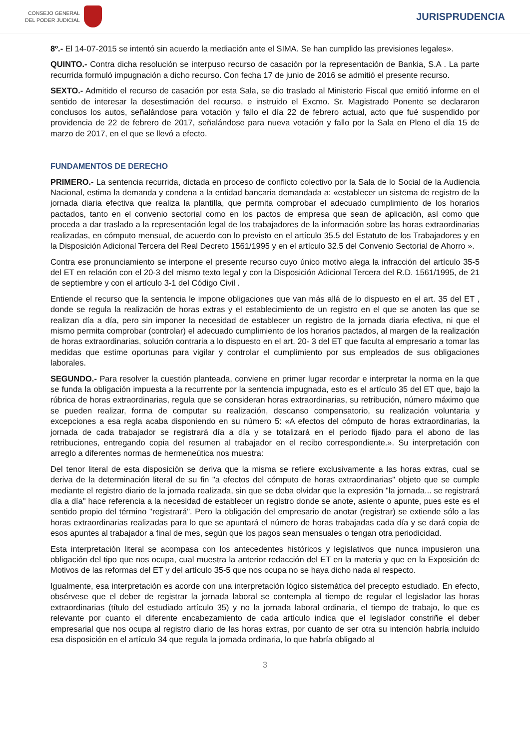CONSEJO GENERAL
DEL PODER JUDICIAL
JURISPRUDENCIA
8º.- El 14-07-2015 se intentó sin acuerdo la mediación ante el SIMA. Se han cumplido las previsiones legales».
QUINTO.- Contra dicha resolución se interpuso recurso de casación por la representación de Bankia, S.A . La parte recurrida formuló impugnación a dicho recurso. Con fecha 17 de junio de 2016 se admitió el presente recurso.
SEXTO.- Admitido el recurso de casación por esta Sala, se dio traslado al Ministerio Fiscal que emitió informe en el sentido de interesar la desestimación del recurso, e instruido el Excmo. Sr. Magistrado Ponente se declararon conclusos los autos, señalándose para votación y fallo el día 22 de febrero actual, acto que fué suspendido por providencia de 22 de febrero de 2017, señalándose para nueva votación y fallo por la Sala en Pleno el día 15 de marzo de 2017, en el que se llevó a efecto.
FUNDAMENTOS DE DERECHO
PRIMERO.- La sentencia recurrida, dictada en proceso de conflicto colectivo por la Sala de lo Social de la Audiencia Nacional, estima la demanda y condena a la entidad bancaria demandada a: «establecer un sistema de registro de la jornada diaria efectiva que realiza la plantilla, que permita comprobar el adecuado cumplimiento de los horarios pactados, tanto en el convenio sectorial como en los pactos de empresa que sean de aplicación, así como que proceda a dar traslado a la representación legal de los trabajadores de la información sobre las horas extraordinarias realizadas, en cómputo mensual, de acuerdo con lo previsto en el artículo 35.5 del Estatuto de los Trabajadores y en la Disposición Adicional Tercera del Real Decreto 1561/1995 y en el artículo 32.5 del Convenio Sectorial de Ahorro ».
Contra ese pronunciamiento se interpone el presente recurso cuyo único motivo alega la infracción del artículo 35-5 del ET en relación con el 20-3 del mismo texto legal y con la Disposición Adicional Tercera del R.D. 1561/1995, de 21 de septiembre y con el artículo 3-1 del Código Civil .
Entiende el recurso que la sentencia le impone obligaciones que van más allá de lo dispuesto en el art. 35 del ET , donde se regula la realización de horas extras y el establecimiento de un registro en el que se anoten las que se realizan día a día, pero sin imponer la necesidad de establecer un registro de la jornada diaria efectiva, ni que el mismo permita comprobar (controlar) el adecuado cumplimiento de los horarios pactados, al margen de la realización de horas extraordinarias, solución contraria a lo dispuesto en el art. 20- 3 del ET que faculta al empresario a tomar las medidas que estime oportunas para vigilar y controlar el cumplimiento por sus empleados de sus obligaciones laborales.
SEGUNDO.- Para resolver la cuestión planteada, conviene en primer lugar recordar e interpretar la norma en la que se funda la obligación impuesta a la recurrente por la sentencia impugnada, esto es el artículo 35 del ET que, bajo la rúbrica de horas extraordinarias, regula que se consideran horas extraordinarias, su retribución, número máximo que se pueden realizar, forma de computar su realización, descanso compensatorio, su realización voluntaria y excepciones a esa regla acaba disponiendo en su número 5: «A efectos del cómputo de horas extraordinarias, la jornada de cada trabajador se registrará día a día y se totalizará en el periodo fijado para el abono de las retribuciones, entregando copia del resumen al trabajador en el recibo correspondiente.». Su interpretación con arreglo a diferentes normas de hermeneútica nos muestra:
Del tenor literal de esta disposición se deriva que la misma se refiere exclusivamente a las horas extras, cual se deriva de la determinación literal de su fin "a efectos del cómputo de horas extraordinarias" objeto que se cumple mediante el registro diario de la jornada realizada, sin que se deba olvidar que la expresión "la jornada... se registrará día a día" hace referencia a la necesidad de establecer un registro donde se anote, asiente o apunte, pues este es el sentido propio del término "registrará". Pero la obligación del empresario de anotar (registrar) se extiende sólo a las horas extraordinarias realizadas para lo que se apuntará el número de horas trabajadas cada día y se dará copia de esos apuntes al trabajador a final de mes, según que los pagos sean mensuales o tengan otra periodicidad.
Esta interpretación literal se acompasa con los antecedentes históricos y legislativos que nunca impusieron una obligación del tipo que nos ocupa, cual muestra la anterior redacción del ET en la materia y que en la Exposición de Motivos de las reformas del ET y del artículo 35-5 que nos ocupa no se haya dicho nada al respecto.
Igualmente, esa interpretación es acorde con una interpretación lógico sistemática del precepto estudiado. En efecto, obsérvese que el deber de registrar la jornada laboral se contempla al tiempo de regular el legislador las horas extraordinarias (título del estudiado artículo 35) y no la jornada laboral ordinaria, el tiempo de trabajo, lo que es relevante por cuanto el diferente encabezamiento de cada artículo indica que el legislador constriñe el deber empresarial que nos ocupa al registro diario de las horas extras, por cuanto de ser otra su intención habría incluido esa disposición en el artículo 34 que regula la jornada ordinaria, lo que habría obligado al
3